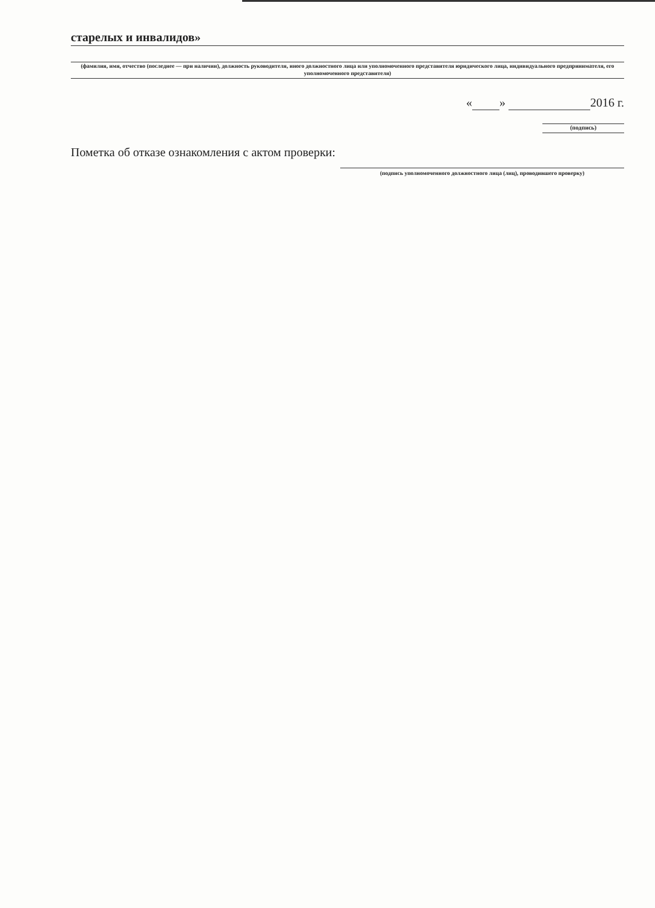старелых и инвалидов»
(фамилия, имя, отчество (последнее — при наличии), должность руководителя, иного должностного лица или уполномоченного представителя юридического лица, индивидуального предпринимателя, его уполномоченного представителя)
« » 2016 г.
(подпись)
Пометка об отказе ознакомления с актом проверки:
(подпись уполномоченного должностного лица (лиц), проводившего проверку)